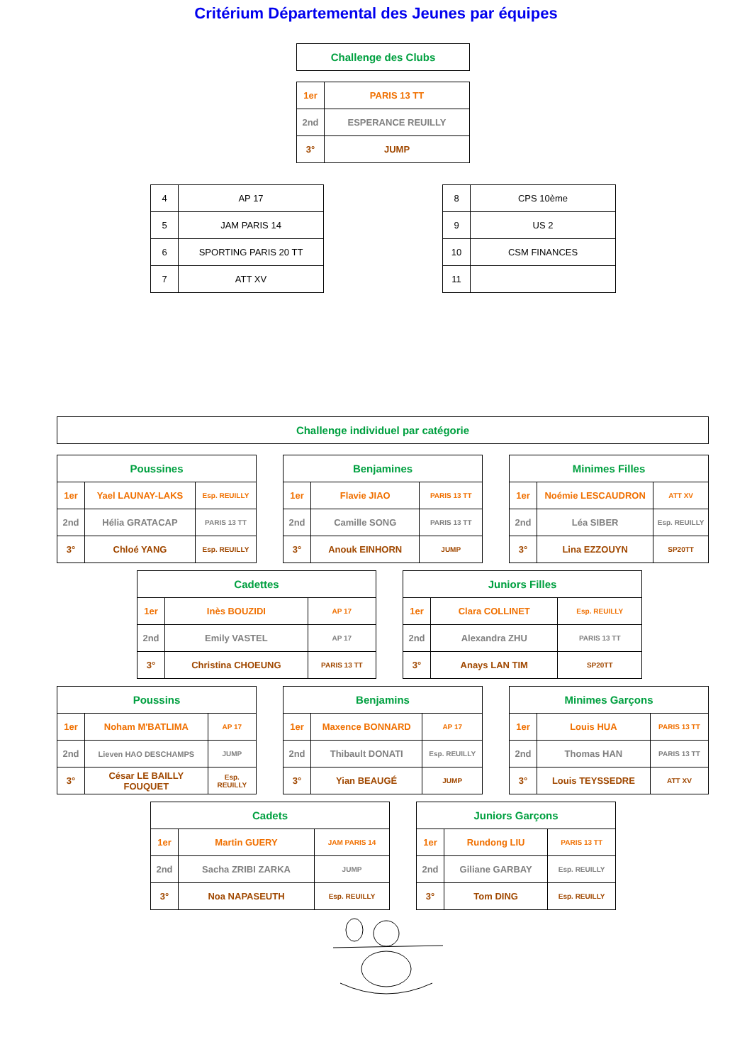Critérium Départemental des Jeunes par équipes
| Challenge des Clubs |
| --- |
| 1er | PARIS 13 TT |
| 2nd | ESPERANCE REUILLY |
| 3° | JUMP |
| 4 | AP 17 |
| 5 | JAM PARIS 14 |
| 6 | SPORTING PARIS 20 TT |
| 7 | ATT XV |
| 8 | CPS 10ème |
| 9 | US 2 |
| 10 | CSM FINANCES |
| 11 | |
| Challenge individuel par catégorie |
| --- |
| Poussines | | |
| --- | --- | --- |
| 1er | Yael LAUNAY-LAKS | Esp. REUILLY |
| 2nd | Hélia GRATACAP | PARIS 13 TT |
| 3° | Chloé YANG | Esp. REUILLY |
| Benjamines | | |
| --- | --- | --- |
| 1er | Flavie JIAO | PARIS 13 TT |
| 2nd | Camille SONG | PARIS 13 TT |
| 3° | Anouk EINHORN | JUMP |
| Minimes Filles | | |
| --- | --- | --- |
| 1er | Noémie LESCAUDRON | ATT XV |
| 2nd | Léa SIBER | Esp. REUILLY |
| 3° | Lina EZZOUYN | SP20TT |
| Cadettes | | |
| --- | --- | --- |
| 1er | Inès BOUZIDI | AP 17 |
| 2nd | Emily VASTEL | AP 17 |
| 3° | Christina CHOEUNG | PARIS 13 TT |
| Juniors Filles | | |
| --- | --- | --- |
| 1er | Clara COLLINET | Esp. REUILLY |
| 2nd | Alexandra ZHU | PARIS 13 TT |
| 3° | Anays LAN TIM | SP20TT |
| Poussins | | |
| --- | --- | --- |
| 1er | Noham M'BATLIMA | AP 17 |
| 2nd | Lieven HAO DESCHAMPS | JUMP |
| 3° | César LE BAILLY FOUQUET | Esp. REUILLY |
| Benjamins | | |
| --- | --- | --- |
| 1er | Maxence BONNARD | AP 17 |
| 2nd | Thibault DONATI | Esp. REUILLY |
| 3° | Yian BEAUGÉ | JUMP |
| Minimes Garçons | | |
| --- | --- | --- |
| 1er | Louis HUA | PARIS 13 TT |
| 2nd | Thomas HAN | PARIS 13 TT |
| 3° | Louis TEYSSEDRE | ATT XV |
| Cadets | | |
| --- | --- | --- |
| 1er | Martin GUERY | JAM PARIS 14 |
| 2nd | Sacha ZRIBI ZARKA | JUMP |
| 3° | Noa NAPASEUTH | Esp. REUILLY |
| Juniors Garçons | | |
| --- | --- | --- |
| 1er | Rundong LIU | PARIS 13 TT |
| 2nd | Giliane GARBAY | Esp. REUILLY |
| 3° | Tom DING | Esp. REUILLY |